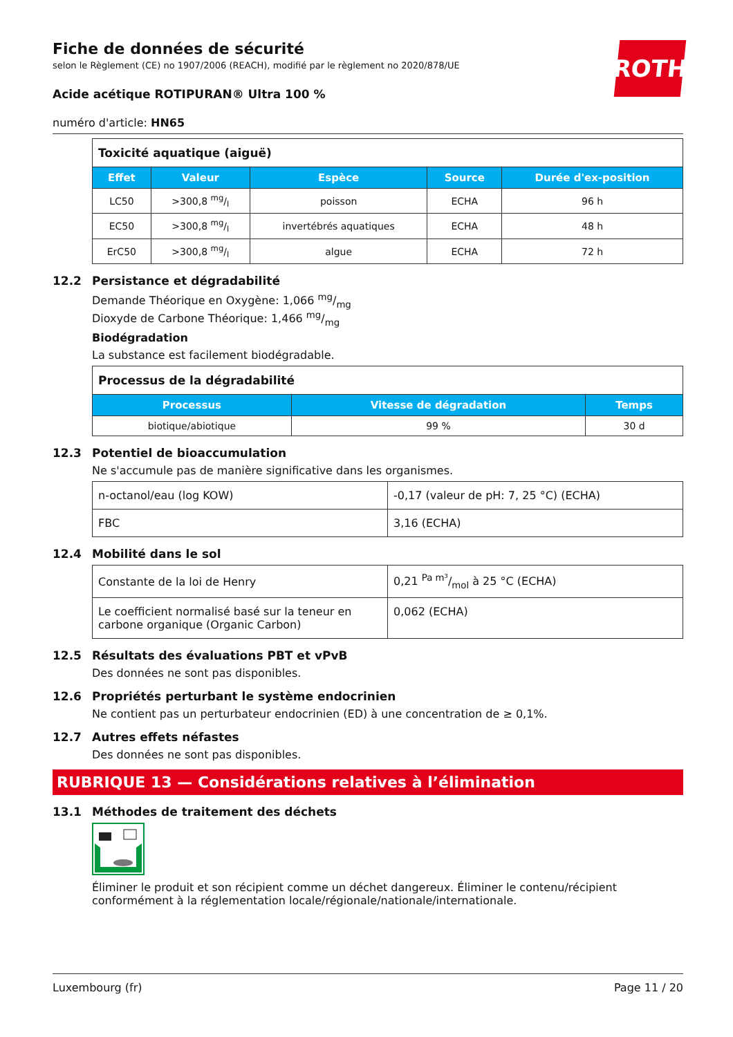ROTH
Fiche de données de sécurité
selon le Règlement (CE) no 1907/2006 (REACH), modifié par le règlement no 2020/878/UE
Acide acétique ROTIPURAN® Ultra 100 %
numéro d'article: HN65
| Toxicité aquatique (aiguë) | | | | |
| Effet | Valeur | Espèce | Source | Durée d'ex-position |
| LC50 | >300,8 mg/l | poisson | ECHA | 96 h |
| EC50 | >300,8 mg/l | invertébrés aquatiques | ECHA | 48 h |
| ErC50 | >300,8 mg/l | algue | ECHA | 72 h |
12.2 Persistance et dégradabilité
Demande Théorique en Oxygène: 1,066 mg/mg
Dioxyde de Carbone Théorique: 1,466 mg/mg
Biodégradation
La substance est facilement biodégradable.
| Processus de la dégradabilité | | |
| Processus | Vitesse de dégradation | Temps |
| biotique/abiotique | 99 % | 30 d |
12.3 Potentiel de bioaccumulation
Ne s'accumule pas de manière significative dans les organismes.
| n-octanol/eau (log KOW) | -0,17 (valeur de pH: 7, 25 °C) (ECHA) |
| FBC | 3,16 (ECHA) |
12.4 Mobilité dans le sol
| Constante de la loi de Henry | 0,21 Pa m³/mol à 25 °C (ECHA) |
| Le coefficient normalisé basé sur la teneur en carbone organique (Organic Carbon) | 0,062 (ECHA) |
12.5 Résultats des évaluations PBT et vPvB
Des données ne sont pas disponibles.
12.6 Propriétés perturbant le système endocrinien
Ne contient pas un perturbateur endocrinien (ED) à une concentration de ≥ 0,1%.
12.7 Autres effets néfastes
Des données ne sont pas disponibles.
RUBRIQUE 13 — Considérations relatives à l’élimination
13.1 Méthodes de traitement des déchets
Éliminer le produit et son récipient comme un déchet dangereux. Éliminer le contenu/récipient conformément à la réglementation locale/régionale/nationale/internationale.
Luxembourg (fr) Page 11 / 20